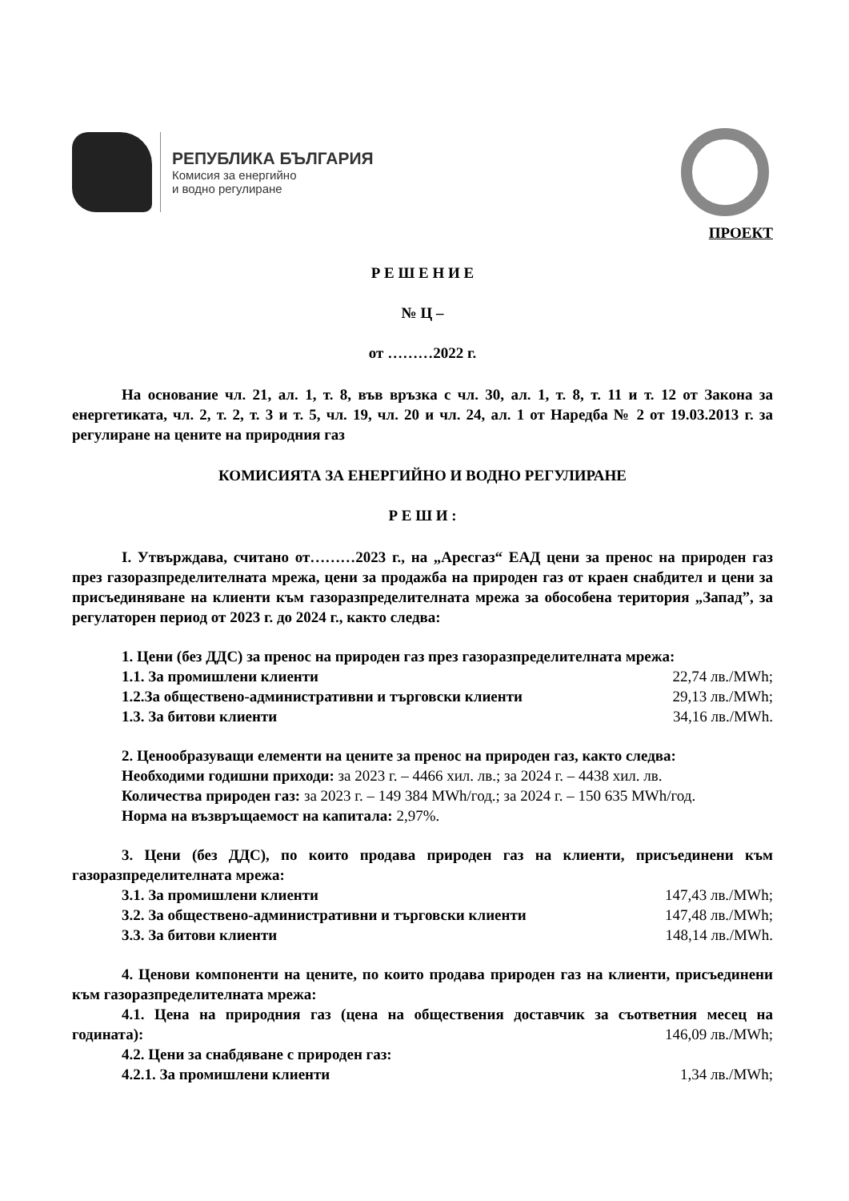РЕПУБЛИКА БЪЛГАРИЯ
Комисия за енергийно
и водно регулиране
ПРОЕКТ
Р Е Ш Е Н И Е
№ Ц –
от ………2022 г.
На основание чл. 21, ал. 1, т. 8, във връзка с чл. 30, ал. 1, т. 8, т. 11 и т. 12 от Закона за енергетиката, чл. 2, т. 2, т. 3 и т. 5, чл. 19, чл. 20 и чл. 24, ал. 1 от Наредба № 2 от 19.03.2013 г. за регулиране на цените на природния газ
КОМИСИЯТА ЗА ЕНЕРГИЙНО И ВОДНО РЕГУЛИРАНЕ
Р Е Ш И :
I. Утвърждава, считано от………2023 г., на „Аресгаз“ ЕАД цени за пренос на природен газ през газоразпределителната мрежа, цени за продажба на природен газ от краен снабдител и цени за присъединяване на клиенти към газоразпределителната мрежа за обособена територия „Запад”, за регулаторен период от 2023 г. до 2024 г., както следва:
1. Цени (без ДДС) за пренос на природен газ през газоразпределителната мрежа:
1.1. За промишлени клиенти 22,74 лв./MWh;
1.2.За обществено-административни и търговски клиенти 29,13 лв./MWh;
1.3. За битови клиенти 34,16 лв./MWh.
2. Ценообразуващи елементи на цените за пренос на природен газ, както следва:
Необходими годишни приходи: за 2023 г. – 4466 хил. лв.; за 2024 г. – 4438 хил. лв.
Количества природен газ: за 2023 г. – 149 384 MWh/год.; за 2024 г. – 150 635 MWh/год.
Норма на възвръщаемост на капитала: 2,97%.
3. Цени (без ДДС), по които продава природен газ на клиенти, присъединени към газоразпределителната мрежа:
3.1. За промишлени клиенти 147,43 лв./MWh;
3.2. За обществено-административни и търговски клиенти 147,48 лв./MWh;
3.3. За битови клиенти 148,14 лв./MWh.
4. Ценови компоненти на цените, по които продава природен газ на клиенти, присъединени към газоразпределителната мрежа:
4.1. Цена на природния газ (цена на обществения доставчик за съответния месец на годината): 146,09 лв./MWh;
4.2. Цени за снабдяване с природен газ:
4.2.1. За промишлени клиенти 1,34 лв./MWh;